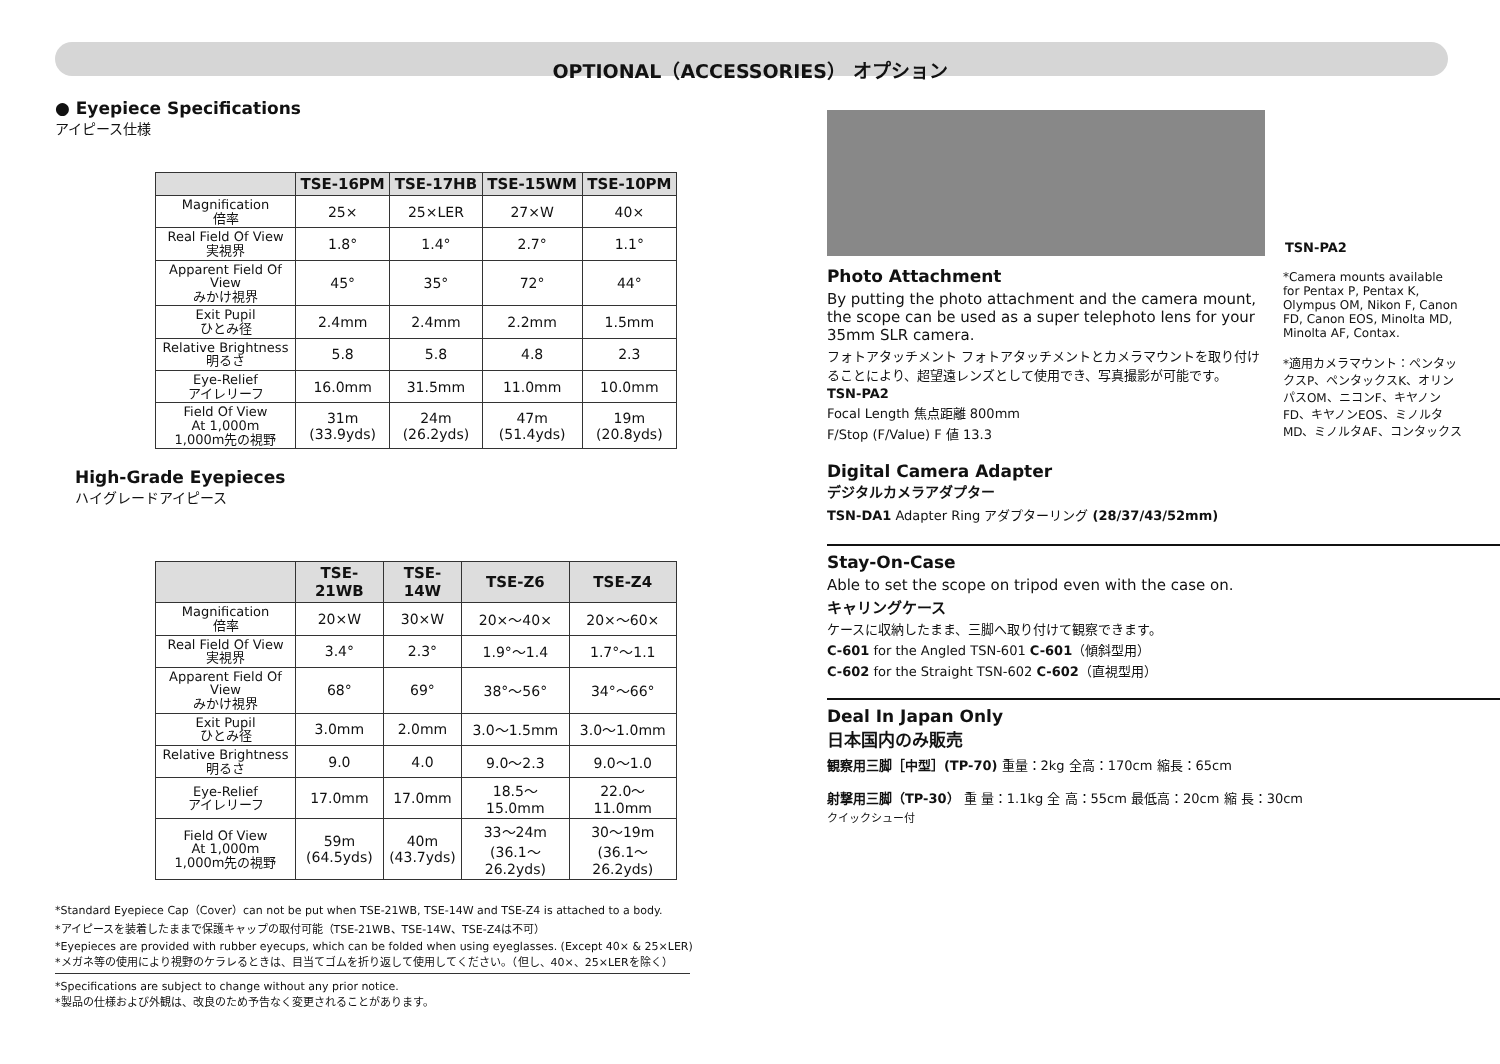OPTIONAL（ACCESSORIES） オプション
● Eyepiece Specifications
アイピース仕様
| | TSE-16PM | TSE-17HB | TSE-15WM | TSE-10PM |
| --- | --- | --- | --- | --- |
| Magnification 倍率 | 25× | 25×LER | 27×W | 40× |
| Real Field Of View 実視界 | 1.8° | 1.4° | 2.7° | 1.1° |
| Apparent Field Of View みかけ視界 | 45° | 35° | 72° | 44° |
| Exit Pupil ひとみ径 | 2.4mm | 2.4mm | 2.2mm | 1.5mm |
| Relative Brightness 明るさ | 5.8 | 5.8 | 4.8 | 2.3 |
| Eye-Relief アイレリーフ | 16.0mm | 31.5mm | 11.0mm | 10.0mm |
| Field Of View At 1,000m 1,000m先の視野 | 31m (33.9yds) | 24m (26.2yds) | 47m (51.4yds) | 19m (20.8yds) |
High-Grade Eyepieces
ハイグレードアイピース
| | TSE-21WB | TSE-14W | TSE-Z6 | TSE-Z4 |
| --- | --- | --- | --- | --- |
| Magnification 倍率 | 20×W | 30×W | 20×～40× | 20×～60× |
| Real Field Of View 実視界 | 3.4° | 2.3° | 1.9°～1.4 | 1.7°～1.1 |
| Apparent Field Of View みかけ視界 | 68° | 69° | 38°～56° | 34°～66° |
| Exit Pupil ひとみ径 | 3.0mm | 2.0mm | 3.0～1.5mm | 3.0～1.0mm |
| Relative Brightness 明るさ | 9.0 | 4.0 | 9.0～2.3 | 9.0～1.0 |
| Eye-Relief アイレリーフ | 17.0mm | 17.0mm | 18.5～15.0mm | 22.0～11.0mm |
| Field Of View At 1,000m 1,000m先の視野 | 59m (64.5yds) | 40m (43.7yds) | 33～24m (36.1～26.2yds) | 30～19m (36.1～26.2yds) |
*Standard Eyepiece Cap（Cover）can not be put when TSE-21WB, TSE-14W and TSE-Z4 is attached to a body.
*アイピースを装着したままで保護キャップの取付可能（TSE-21WB、TSE-14W、TSE-Z4は不可）
*Eyepieces are provided with rubber eyecups, which can be folded when using eyeglasses. (Except 40× & 25×LER)
*メガネ等の使用により視野のケラレるときは、目当てゴムを折り返して使用してください。（但し、40×、25×LERを除く）
*Specifications are subject to change without any prior notice.
*製品の仕様および外観は、改良のため予告なく変更されることがあります。
TSN-PA2
Photo Attachment
By putting the photo attachment and the camera mount, the scope can be used as a super telephoto lens for your 35mm SLR camera.
フォトアタッチメント フォトアタッチメントとカメラマウントを取り付けることにより、超望遠レンズとして使用でき、写真撮影が可能です。
TSN-PA2
Focal Length 焦点距離 800mm
F/Stop (F/Value) F 値 13.3
Digital Camera Adapter
デジタルカメラアダプター
TSN-DA1 Adapter Ring アダプターリング (28/37/43/52mm)
*Camera mounts available for Pentax P, Pentax K, Olympus OM, Nikon F, Canon FD, Canon EOS, Minolta MD, Minolta AF, Contax.
*適用カメラマウント：ペンタックスP、ペンタックスK、オリンパスOM、ニコンF、キヤノンFD、キヤノンEOS、ミノルタMD、ミノルタAF、コンタックス
Stay-On-Case
Able to set the scope on tripod even with the case on.
キャリングケース
ケースに収納したまま、三脚へ取り付けて観察できます。
C-601 for the Angled TSN-601 C-601（傾斜型用）
C-602 for the Straight TSN-602 C-602（直視型用）
Deal In Japan Only
日本国内のみ販売
観察用三脚［中型］(TP-70) 重量：2kg 全高：170cm 縮長：65cm
射撃用三脚（TP-30） 重 量：1.1kg 全 高：55cm 最低高：20cm 縮 長：30cm
クイックシュー付